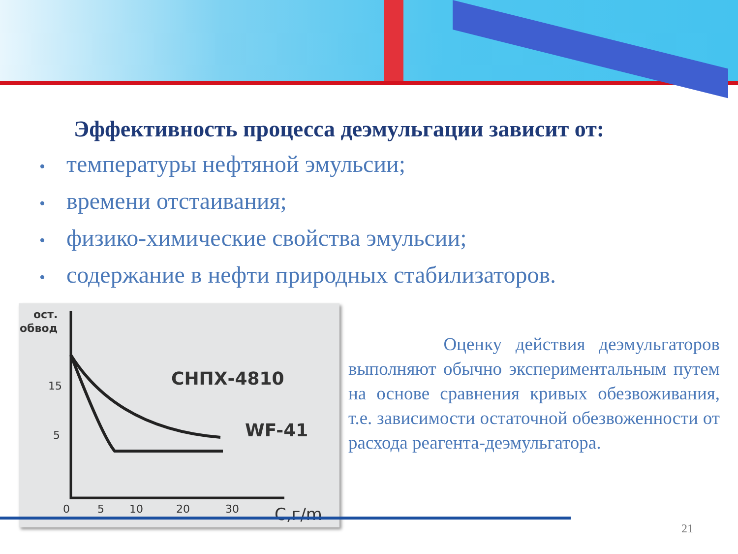Эффективность процесса деэмульгации зависит от:
• температуры нефтяной эмульсии;
• времени отстаивания;
• физико-химические свойства эмульсии;
• содержание в нефти природных стабилизаторов.
ост.
обвод
15
5
0
5
10
20
30
C,г/m
СНПХ-4810
WF-41
Оценку действия деэмульгаторов выполняют обычно экспериментальным путем на основе сравнения кривых обезвоживания, т.е. зависимости остаточной обезвоженности от расхода реагента-деэмульгатора.
21